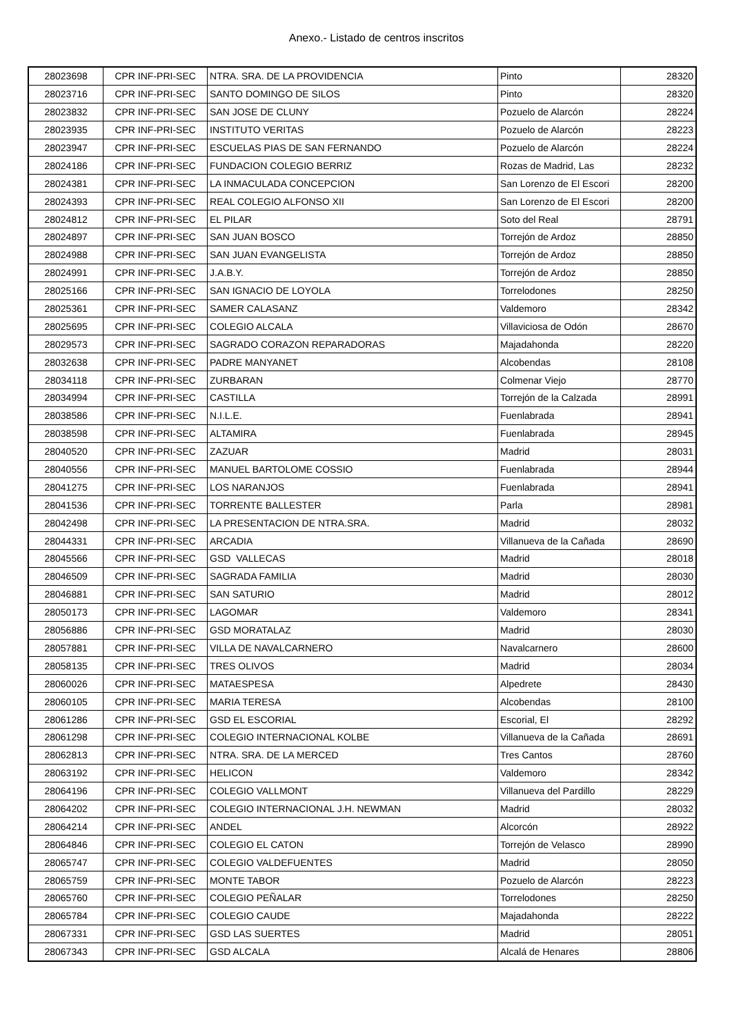Anexo.- Listado de centros inscritos
| 28023698 | CPR INF-PRI-SEC | NTRA. SRA. DE LA PROVIDENCIA | Pinto | 28320 |
| 28023716 | CPR INF-PRI-SEC | SANTO DOMINGO DE SILOS | Pinto | 28320 |
| 28023832 | CPR INF-PRI-SEC | SAN JOSE DE CLUNY | Pozuelo de Alarcón | 28224 |
| 28023935 | CPR INF-PRI-SEC | INSTITUTO VERITAS | Pozuelo de Alarcón | 28223 |
| 28023947 | CPR INF-PRI-SEC | ESCUELAS PIAS DE SAN FERNANDO | Pozuelo de Alarcón | 28224 |
| 28024186 | CPR INF-PRI-SEC | FUNDACION COLEGIO BERRIZ | Rozas de Madrid, Las | 28232 |
| 28024381 | CPR INF-PRI-SEC | LA INMACULADA CONCEPCION | San Lorenzo de El Escori | 28200 |
| 28024393 | CPR INF-PRI-SEC | REAL COLEGIO ALFONSO XII | San Lorenzo de El Escori | 28200 |
| 28024812 | CPR INF-PRI-SEC | EL PILAR | Soto del Real | 28791 |
| 28024897 | CPR INF-PRI-SEC | SAN JUAN BOSCO | Torrejón de Ardoz | 28850 |
| 28024988 | CPR INF-PRI-SEC | SAN JUAN EVANGELISTA | Torrejón de Ardoz | 28850 |
| 28024991 | CPR INF-PRI-SEC | J.A.B.Y. | Torrejón de Ardoz | 28850 |
| 28025166 | CPR INF-PRI-SEC | SAN IGNACIO DE LOYOLA | Torrelodones | 28250 |
| 28025361 | CPR INF-PRI-SEC | SAMER CALASANZ | Valdemoro | 28342 |
| 28025695 | CPR INF-PRI-SEC | COLEGIO ALCALA | Villaviciosa de Odón | 28670 |
| 28029573 | CPR INF-PRI-SEC | SAGRADO CORAZON REPARADORAS | Majadahonda | 28220 |
| 28032638 | CPR INF-PRI-SEC | PADRE MANYANET | Alcobendas | 28108 |
| 28034118 | CPR INF-PRI-SEC | ZURBARAN | Colmenar Viejo | 28770 |
| 28034994 | CPR INF-PRI-SEC | CASTILLA | Torrejón de la Calzada | 28991 |
| 28038586 | CPR INF-PRI-SEC | N.I.L.E. | Fuenlabrada | 28941 |
| 28038598 | CPR INF-PRI-SEC | ALTAMIRA | Fuenlabrada | 28945 |
| 28040520 | CPR INF-PRI-SEC | ZAZUAR | Madrid | 28031 |
| 28040556 | CPR INF-PRI-SEC | MANUEL BARTOLOME COSSIO | Fuenlabrada | 28944 |
| 28041275 | CPR INF-PRI-SEC | LOS NARANJOS | Fuenlabrada | 28941 |
| 28041536 | CPR INF-PRI-SEC | TORRENTE BALLESTER | Parla | 28981 |
| 28042498 | CPR INF-PRI-SEC | LA PRESENTACION DE NTRA.SRA. | Madrid | 28032 |
| 28044331 | CPR INF-PRI-SEC | ARCADIA | Villanueva de la Cañada | 28690 |
| 28045566 | CPR INF-PRI-SEC | GSD VALLECAS | Madrid | 28018 |
| 28046509 | CPR INF-PRI-SEC | SAGRADA FAMILIA | Madrid | 28030 |
| 28046881 | CPR INF-PRI-SEC | SAN SATURIO | Madrid | 28012 |
| 28050173 | CPR INF-PRI-SEC | LAGOMAR | Valdemoro | 28341 |
| 28056886 | CPR INF-PRI-SEC | GSD MORATALAZ | Madrid | 28030 |
| 28057881 | CPR INF-PRI-SEC | VILLA DE NAVALCARNERO | Navalcarnero | 28600 |
| 28058135 | CPR INF-PRI-SEC | TRES OLIVOS | Madrid | 28034 |
| 28060026 | CPR INF-PRI-SEC | MATAESPESA | Alpedrete | 28430 |
| 28060105 | CPR INF-PRI-SEC | MARIA TERESA | Alcobendas | 28100 |
| 28061286 | CPR INF-PRI-SEC | GSD EL ESCORIAL | Escorial, El | 28292 |
| 28061298 | CPR INF-PRI-SEC | COLEGIO INTERNACIONAL KOLBE | Villanueva de la Cañada | 28691 |
| 28062813 | CPR INF-PRI-SEC | NTRA. SRA. DE LA MERCED | Tres Cantos | 28760 |
| 28063192 | CPR INF-PRI-SEC | HELICON | Valdemoro | 28342 |
| 28064196 | CPR INF-PRI-SEC | COLEGIO VALLMONT | Villanueva del Pardillo | 28229 |
| 28064202 | CPR INF-PRI-SEC | COLEGIO INTERNACIONAL J.H. NEWMAN | Madrid | 28032 |
| 28064214 | CPR INF-PRI-SEC | ANDEL | Alcorcón | 28922 |
| 28064846 | CPR INF-PRI-SEC | COLEGIO EL CATON | Torrejón de Velasco | 28990 |
| 28065747 | CPR INF-PRI-SEC | COLEGIO VALDEFUENTES | Madrid | 28050 |
| 28065759 | CPR INF-PRI-SEC | MONTE TABOR | Pozuelo de Alarcón | 28223 |
| 28065760 | CPR INF-PRI-SEC | COLEGIO PEÑALAR | Torrelodones | 28250 |
| 28065784 | CPR INF-PRI-SEC | COLEGIO CAUDE | Majadahonda | 28222 |
| 28067331 | CPR INF-PRI-SEC | GSD LAS SUERTES | Madrid | 28051 |
| 28067343 | CPR INF-PRI-SEC | GSD ALCALA | Alcalá de Henares | 28806 |